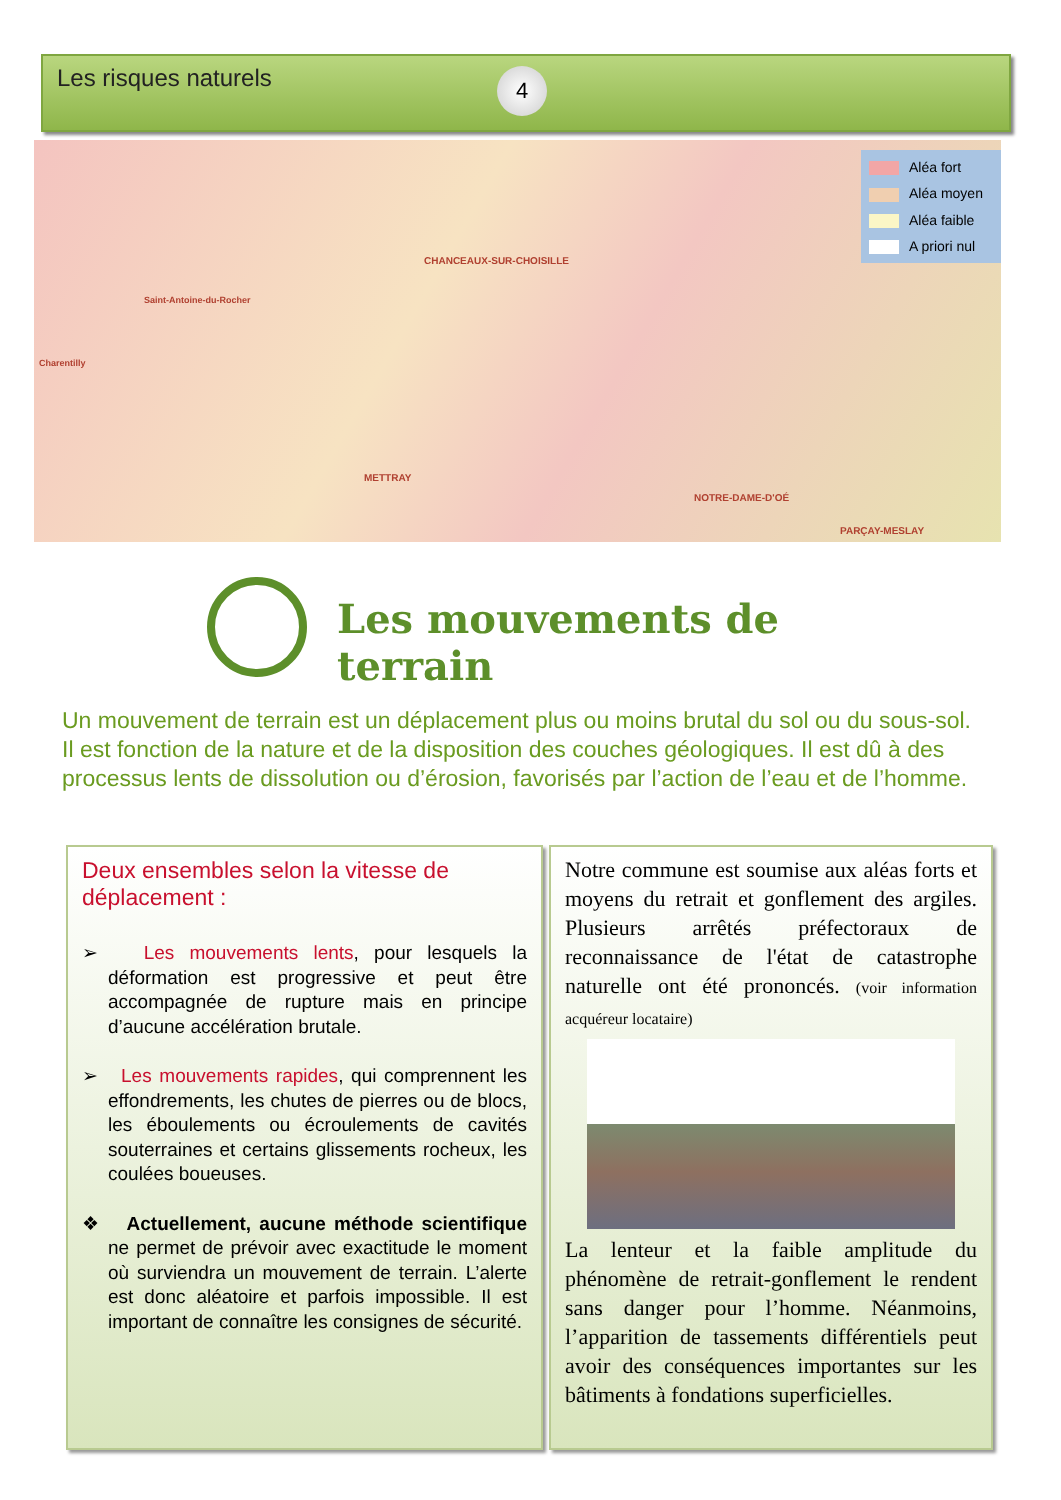Les risques naturels 4
CHANCEAUX-SUR-CHOISILLE
Saint-Antoine-du-Rocher
Charentilly
METTRAY
NOTRE-DAME-D'OÉ
PARÇAY-MESLAY
Aléa fort
Aléa moyen
Aléa faible
A priori nul
Les mouvements de terrain
Un mouvement de terrain est un déplacement plus ou moins brutal du sol ou du sous-sol. Il est fonction de la nature et de la disposition des couches géologiques. Il est dû à des processus lents de dissolution ou d’érosion, favorisés par l’action de l’eau et de l’homme.
Deux ensembles selon la vitesse de déplacement :
➢ Les mouvements lents, pour lesquels la déformation est progressive et peut être accompagnée de rupture mais en principe d’aucune accélération brutale.
➢ Les mouvements rapides, qui comprennent les effondrements, les chutes de pierres ou de blocs, les éboulements ou écroulements de cavités souterraines et certains glissements rocheux, les coulées boueuses.
❖ Actuellement, aucune méthode scientifique ne permet de prévoir avec exactitude le moment où surviendra un mouvement de terrain. L’alerte est donc aléatoire et parfois impossible. Il est important de connaître les consignes de sécurité.
Notre commune est soumise aux aléas forts et moyens du retrait et gonflement des argiles. Plusieurs arrêtés préfectoraux de reconnaissance de l'état de catastrophe naturelle ont été prononcés. (voir information acquéreur locataire)
La lenteur et la faible amplitude du phénomène de retrait-gonflement le rendent sans danger pour l’homme. Néanmoins, l’apparition de tassements différentiels peut avoir des conséquences importantes sur les bâtiments à fondations superficielles.